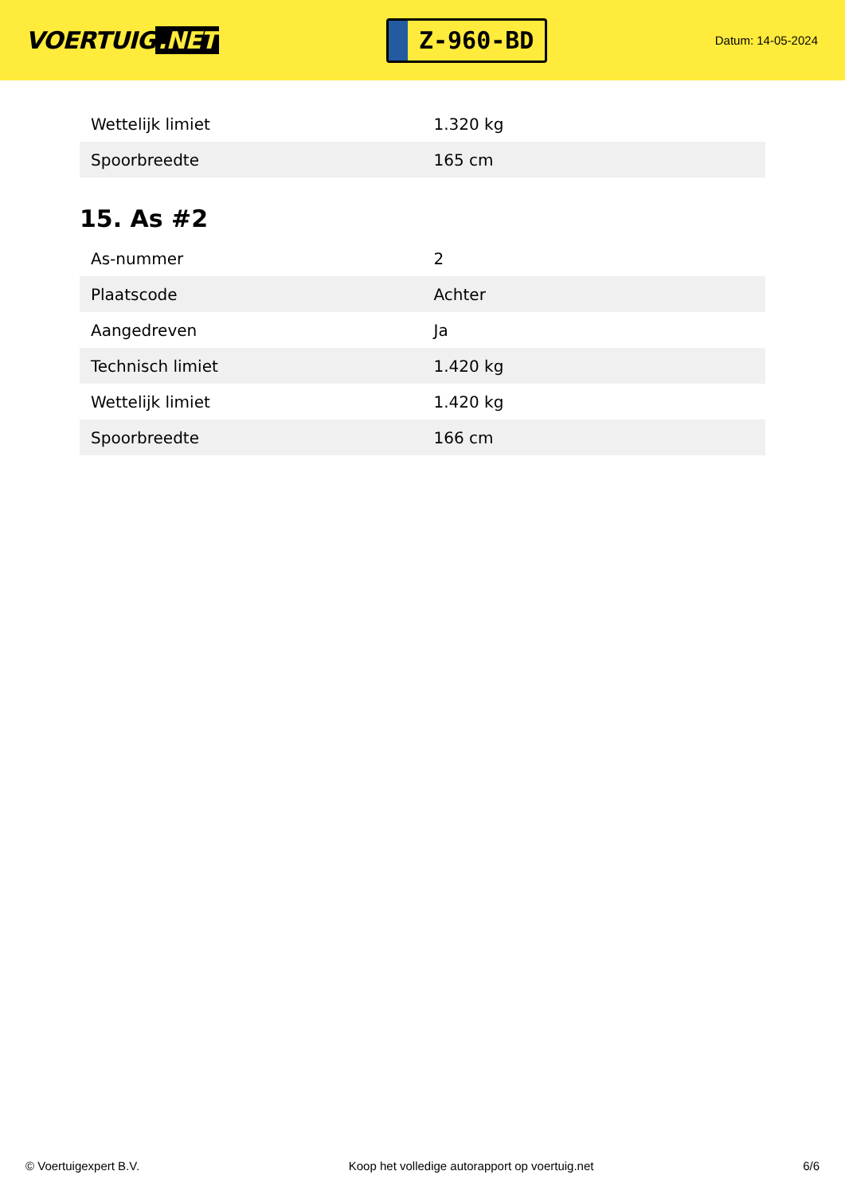VOERTUIG.NET
Z-960-BD
Datum: 14-05-2024
| Wettelijk limiet | 1.320 kg |
| Spoorbreedte | 165 cm |
15. As #2
| As-nummer | 2 |
| Plaatscode | Achter |
| Aangedreven | Ja |
| Technisch limiet | 1.420 kg |
| Wettelijk limiet | 1.420 kg |
| Spoorbreedte | 166 cm |
© Voertuigexpert B.V. Koop het volledige autorapport op voertuig.net 6/6